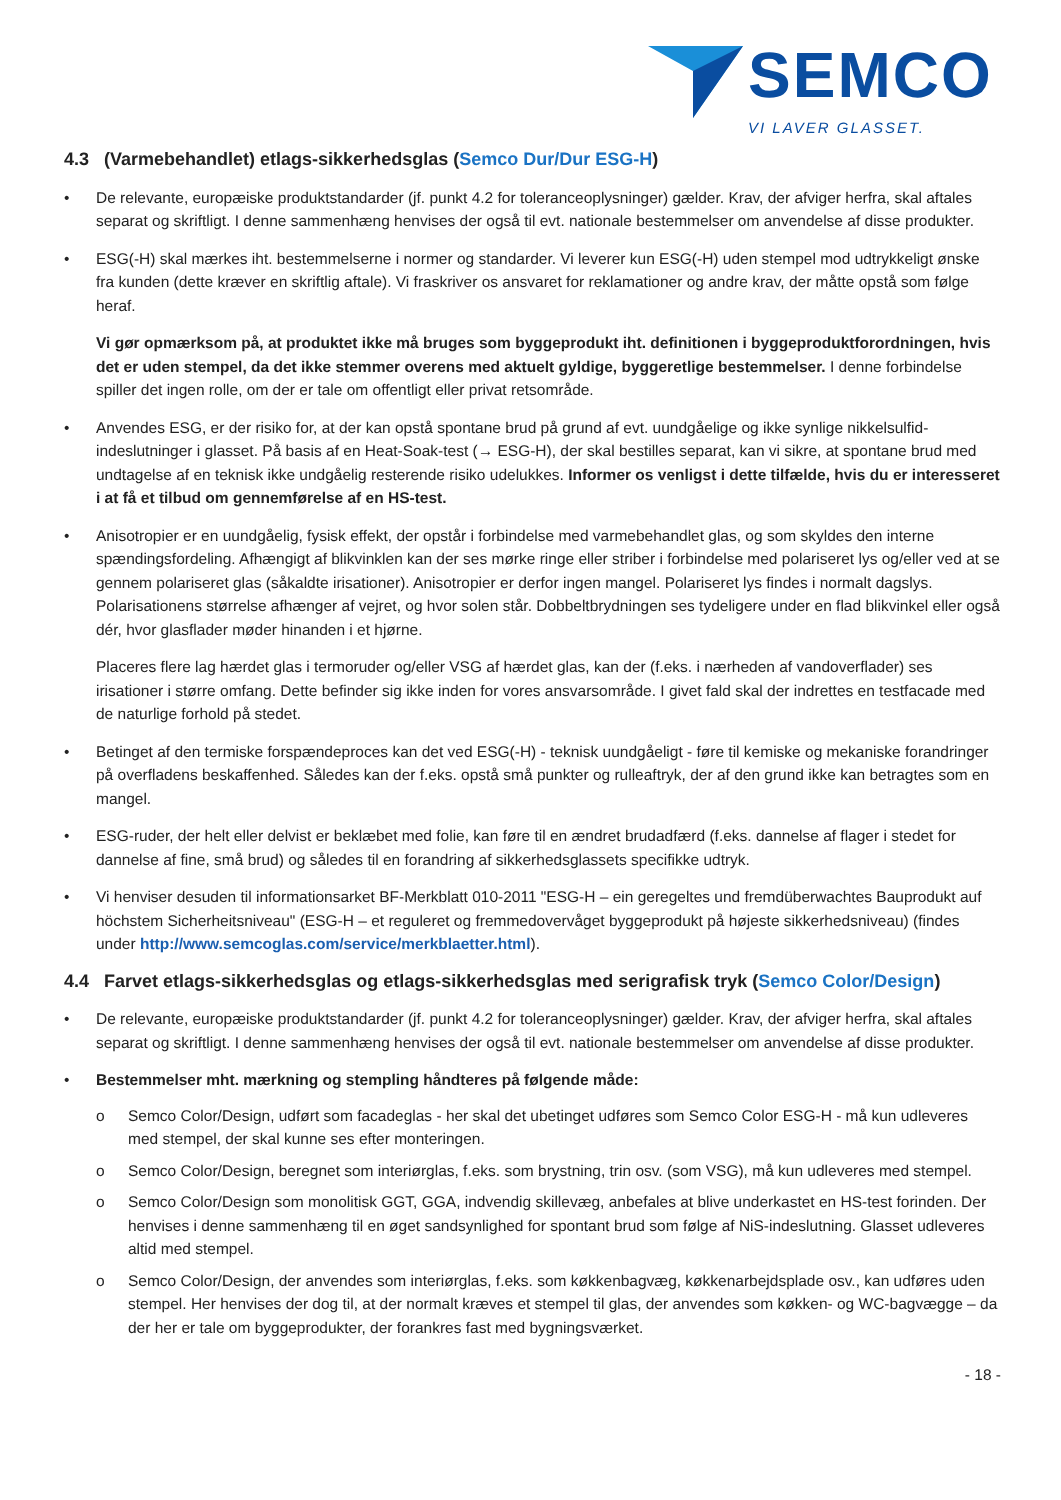SEMCO
VI LAVER GLASSET.
4.3 (Varmebehandlet) etlags-sikkerhedsglas (Semco Dur/Dur ESG-H)
• De relevante, europæiske produktstandarder (jf. punkt 4.2 for toleranceoplysninger) gælder. Krav, der afviger herfra, skal aftales separat og skriftligt. I denne sammenhæng henvises der også til evt. nationale bestemmelser om anvendelse af disse produkter.
• ESG(-H) skal mærkes iht. bestemmelserne i normer og standarder. Vi leverer kun ESG(-H) uden stempel mod udtrykkeligt ønske fra kunden (dette kræver en skriftlig aftale). Vi fraskriver os ansvaret for reklamationer og andre krav, der måtte opstå som følge heraf.
Vi gør opmærksom på, at produktet ikke må bruges som byggeprodukt iht. definitionen i byggeproduktforordningen, hvis det er uden stempel, da det ikke stemmer overens med aktuelt gyldige, byggeretlige bestemmelser. I denne forbindelse spiller det ingen rolle, om der er tale om offentligt eller privat retsområde.
• Anvendes ESG, er der risiko for, at der kan opstå spontane brud på grund af evt. uundgåelige og ikke synlige nikkelsulfid-indeslutninger i glasset. På basis af en Heat-Soak-test (→ ESG-H), der skal bestilles separat, kan vi sikre, at spontane brud med undtagelse af en teknisk ikke undgåelig resterende risiko udelukkes. Informer os venligst i dette tilfælde, hvis du er interesseret i at få et tilbud om gennemførelse af en HS-test.
• Anisotropier er en uundgåelig, fysisk effekt, der opstår i forbindelse med varmebehandlet glas, og som skyldes den interne spændingsfordeling. Afhængigt af blikvinklen kan der ses mørke ringe eller striber i forbindelse med polariseret lys og/eller ved at se gennem polariseret glas (såkaldte irisationer). Anisotropier er derfor ingen mangel. Polariseret lys findes i normalt dagslys. Polarisationens størrelse afhænger af vejret, og hvor solen står. Dobbeltbrydningen ses tydeligere under en flad blikvinkel eller også dér, hvor glasflader møder hinanden i et hjørne.
Placeres flere lag hærdet glas i termoruder og/eller VSG af hærdet glas, kan der (f.eks. i nærheden af vandoverflader) ses irisationer i større omfang. Dette befinder sig ikke inden for vores ansvarsområde. I givet fald skal der indrettes en testfacade med de naturlige forhold på stedet.
• Betinget af den termiske forspændeproces kan det ved ESG(-H) - teknisk uundgåeligt - føre til kemiske og mekaniske forandringer på overfladens beskaffenhed. Således kan der f.eks. opstå små punkter og rulleaftryk, der af den grund ikke kan betragtes som en mangel.
• ESG-ruder, der helt eller delvist er beklæbet med folie, kan føre til en ændret brudadfærd (f.eks. dannelse af flager i stedet for dannelse af fine, små brud) og således til en forandring af sikkerhedsglassets specifikke udtryk.
• Vi henviser desuden til informationsarket BF-Merkblatt 010-2011 "ESG-H – ein geregeltes und fremdüberwachtes Bauprodukt auf höchstem Sicherheitsniveau" (ESG-H – et reguleret og fremmedovervåget byggeprodukt på højeste sikkerhedsniveau) (findes under http://www.semcoglas.com/service/merkblaetter.html).
4.4 Farvet etlags-sikkerhedsglas og etlags-sikkerhedsglas med serigrafisk tryk (Semco Color/Design)
• De relevante, europæiske produktstandarder (jf. punkt 4.2 for toleranceoplysninger) gælder. Krav, der afviger herfra, skal aftales separat og skriftligt. I denne sammenhæng henvises der også til evt. nationale bestemmelser om anvendelse af disse produkter.
• Bestemmelser mht. mærkning og stempling håndteres på følgende måde:
o Semco Color/Design, udført som facadeglas - her skal det ubetinget udføres som Semco Color ESG-H - må kun udleveres med stempel, der skal kunne ses efter monteringen.
o Semco Color/Design, beregnet som interiørglas, f.eks. som brystning, trin osv. (som VSG), må kun udleveres med stempel.
o Semco Color/Design som monolitisk GGT, GGA, indvendig skillevæg, anbefales at blive underkastet en HS-test forinden. Der henvises i denne sammenhæng til en øget sandsynlighed for spontant brud som følge af NiS-indeslutning. Glasset udleveres altid med stempel.
o Semco Color/Design, der anvendes som interiørglas, f.eks. som køkkenbagvæg, køkkenarbejdsplade osv., kan udføres uden stempel. Her henvises der dog til, at der normalt kræves et stempel til glas, der anvendes som køkken- og WC-bagvægge – da der her er tale om byggeprodukter, der forankres fast med bygningsværket.
- 18 -